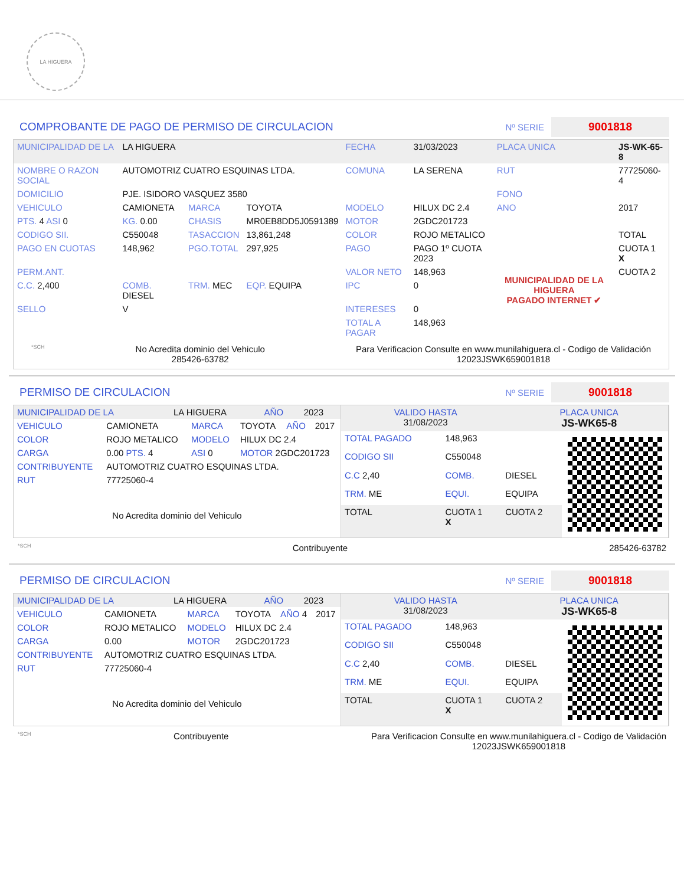LA HIGUERA
COMPROBANTE DE PAGO DE PERMISO DE CIRCULACION
Nº SERIE 9001818
| MUNICIPALIDAD DE LA | LA HIGUERA | | | FECHA | 31/03/2023 | PLACA UNICA | JS-WK-65-8 |
| NOMBRE O RAZON SOCIAL | AUTOMOTRIZ CUATRO ESQUINAS LTDA. | | | COMUNA | LA SERENA | RUT | 77725060-4 |
| DOMICILIO | PJE. ISIDORO VASQUEZ 3580 | | | | | FONO | |
| VEHICULO | CAMIONETA | MARCA | TOYOTA | MODELO | HILUX DC 2.4 | ANO | 2017 |
| PTS. 4 ASI 0 | KG. 0.00 | CHASIS | MR0EB8DD5J0591389 | MOTOR | 2GDC201723 | | |
| CODIGO SII. | C550048 | TASACCION | 13,861,248 | COLOR | ROJO METALICO | | TOTAL |
| PAGO EN CUOTAS | 148,962 | PGO.TOTAL | 297,925 | PAGO | PAGO 1º CUOTA 2023 | MUNICIPALIDAD DE LA HIGUERA PAGADO INTERNET ✔ | CUOTA 1 X |
| PERM.ANT. | | | | VALOR NETO | 148,963 | | CUOTA 2 |
| C.C. 2,400 | COMB. DIESEL | TRM. MEC | EQP. EQUIPA | IPC | 0 | | |
| SELLO | V | | | INTERESES | 0 | | |
| | | | | TOTAL A PAGAR | 148,963 | | |
*SCH
No Acredita dominio del Vehiculo
285426-63782
Para Verificacion Consulte en www.munilahiguera.cl - Codigo de Validación
12023JSWK659001818
PERMISO DE CIRCULACION
Nº SERIE 9001818
| MUNICIPALIDAD DE LA | LA HIGUERA | AÑO | 2023 |
| VEHICULO | CAMIONETA | MARCA | TOYOTA | AÑO | 2017 |
| COLOR | ROJO METALICO | MODELO | HILUX DC 2.4 | | |
| CARGA | 0.00 PTS. 4 | ASI 0 | MOTOR 2GDC201723 | | |
| CONTRIBUYENTE | AUTOMOTRIZ CUATRO ESQUINAS LTDA. | | | | |
| RUT | 77725060-4 | | | | |
No Acredita dominio del Vehiculo
| VALIDO HASTA 31/08/2023 | PLACA UNICA JS-WK65-8 |
| TOTAL PAGADO | 148,963 | |
| CODIGO SII | C550048 | |
| C.C 2,40 | COMB. | DIESEL |
| TRM. ME | EQUI. | EQUIPA |
| TOTAL | CUOTA 1 X | CUOTA 2 |
*SCH Contribuyente 285426-63782
PERMISO DE CIRCULACION
Nº SERIE 9001818
| MUNICIPALIDAD DE LA | LA HIGUERA | AÑO | 2023 |
| VEHICULO | CAMIONETA | MARCA | TOYOTA | AÑO 4 | 2017 |
| COLOR | ROJO METALICO | MODELO | HILUX DC 2.4 | | |
| CARGA | 0.00 | MOTOR | 2GDC201723 | | |
| CONTRIBUYENTE | AUTOMOTRIZ CUATRO ESQUINAS LTDA. | | | | |
| RUT | 77725060-4 | | | | |
No Acredita dominio del Vehiculo
| VALIDO HASTA 31/08/2023 | PLACA UNICA JS-WK65-8 |
| TOTAL PAGADO | 148,963 | |
| CODIGO SII | C550048 | |
| C.C 2,40 | COMB. | DIESEL |
| TRM. ME | EQUI. | EQUIPA |
| TOTAL | CUOTA 1 X | CUOTA 2 |
*SCH Contribuyente Para Verificacion Consulte en www.munilahiguera.cl - Codigo de Validación
12023JSWK659001818